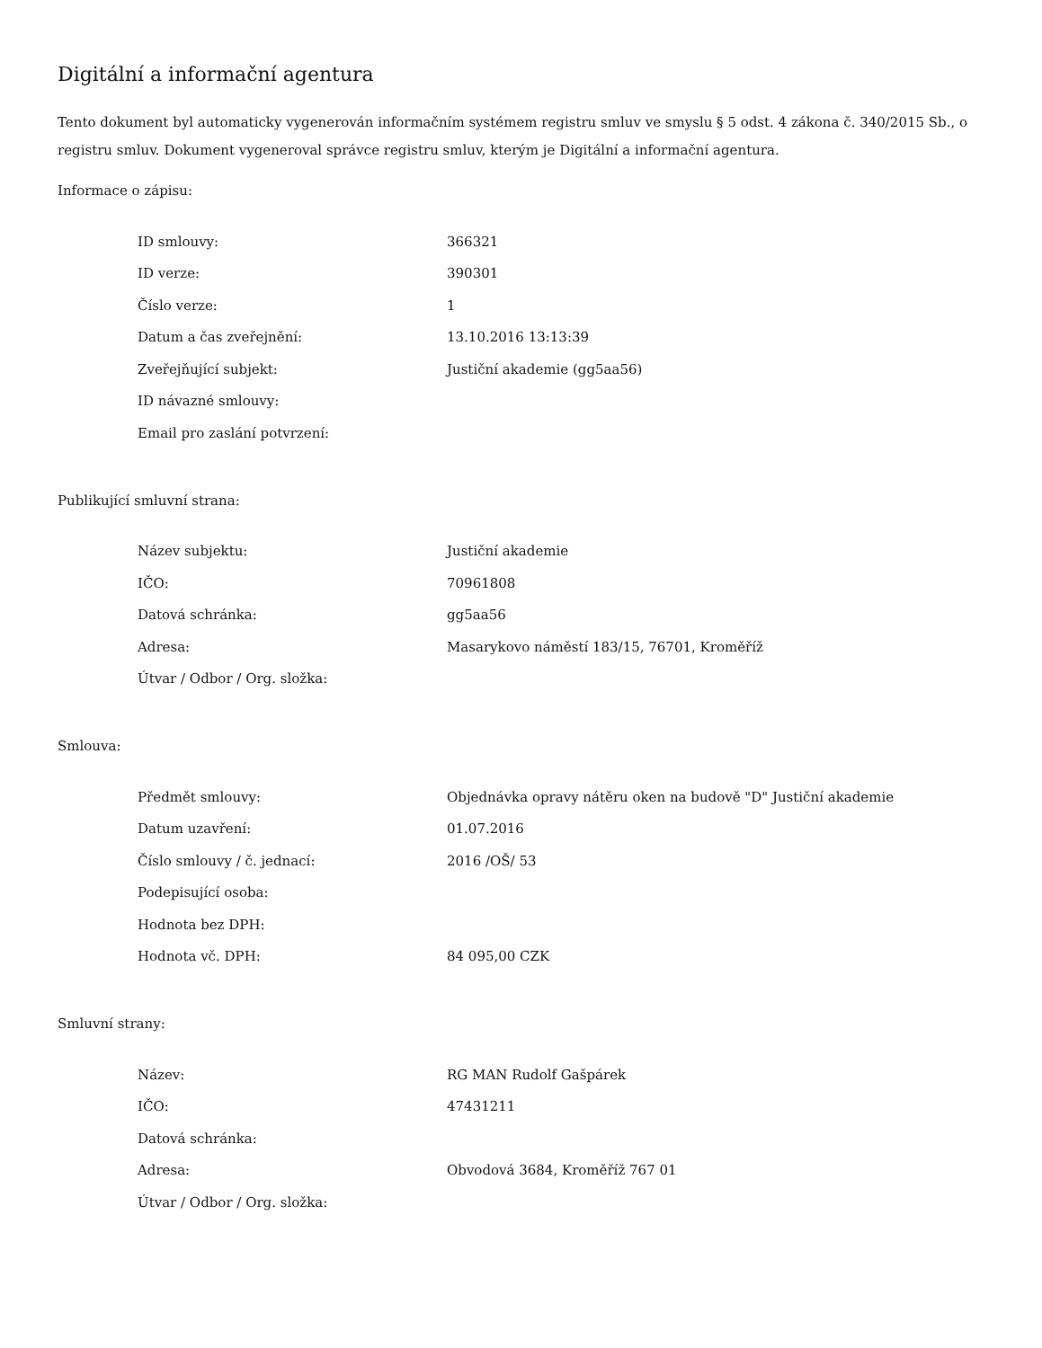Digitální a informační agentura
Tento dokument byl automaticky vygenerován informačním systémem registru smluv ve smyslu § 5 odst. 4 zákona č. 340/2015 Sb., o registru smluv. Dokument vygeneroval správce registru smluv, kterým je Digitální a informační agentura.
Informace o zápisu:
| ID smlouvy: | 366321 |
| ID verze: | 390301 |
| Číslo verze: | 1 |
| Datum a čas zveřejnění: | 13.10.2016 13:13:39 |
| Zveřejňující subjekt: | Justiční akademie (gg5aa56) |
| ID návazné smlouvy: | |
| Email pro zaslání potvrzení: | |
Publikující smluvní strana:
| Název subjektu: | Justiční akademie |
| IČO: | 70961808 |
| Datová schránka: | gg5aa56 |
| Adresa: | Masarykovo náměstí 183/15, 76701, Kroměříž |
| Útvar / Odbor / Org. složka: | |
Smlouva:
| Předmět smlouvy: | Objednávka opravy nátěru oken na budově "D" Justiční akademie |
| Datum uzavření: | 01.07.2016 |
| Číslo smlouvy / č. jednací: | 2016 /OŠ/ 53 |
| Podepisující osoba: | |
| Hodnota bez DPH: | |
| Hodnota vč. DPH: | 84 095,00 CZK |
Smluvní strany:
| Název: | RG MAN Rudolf Gašpárek |
| IČO: | 47431211 |
| Datová schránka: | |
| Adresa: | Obvodová 3684, Kroměříž 767 01 |
| Útvar / Odbor / Org. složka: | |